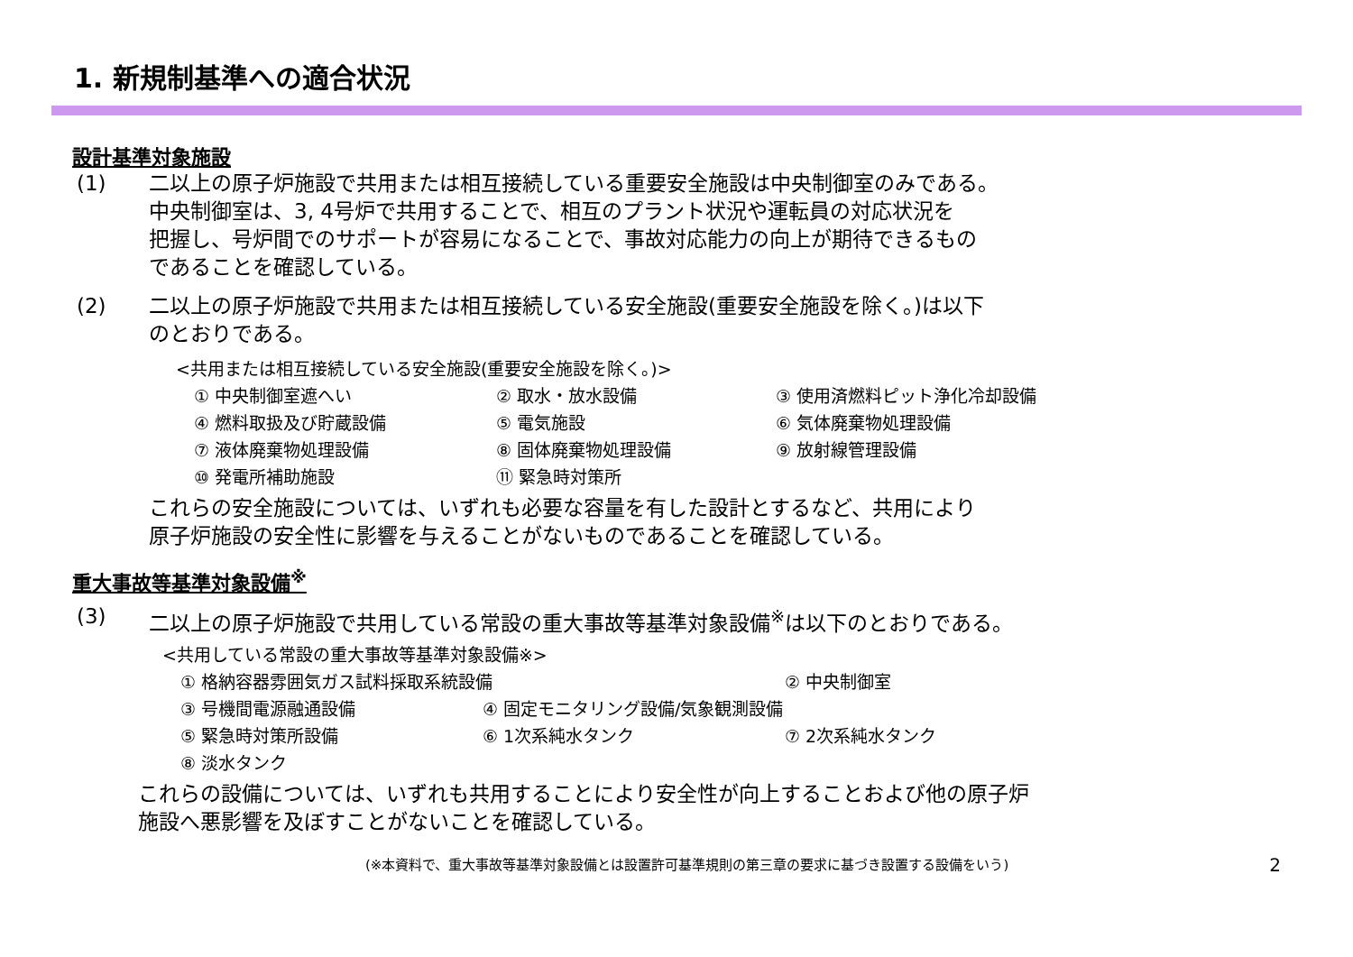1. 新規制基準への適合状況
設計基準対象施設
(1) 二以上の原子炉施設で共用または相互接続している重要安全施設は中央制御室のみである。
中央制御室は、3, 4号炉で共用することで、相互のプラント状況や運転員の対応状況を
把握し、号炉間でのサポートが容易になることで、事故対応能力の向上が期待できるもの
であることを確認している。
(2) 二以上の原子炉施設で共用または相互接続している安全施設(重要安全施設を除く。)は以下
のとおりである。
<共用または相互接続している安全施設(重要安全施設を除く。)>
① 中央制御室遮へい ② 取水・放水設備 ③ 使用済燃料ピット浄化冷却設備 ④ 燃料取扱及び貯蔵設備 ⑤ 電気施設 ⑥ 気体廃棄物処理設備 ⑦ 液体廃棄物処理設備 ⑧ 固体廃棄物処理設備 ⑨ 放射線管理設備 ⑩ 発電所補助施設 ⑪ 緊急時対策所
これらの安全施設については、いずれも必要な容量を有した設計とするなど、共用により
原子炉施設の安全性に影響を与えることがないものであることを確認している。
重大事故等基準対象設備<sup>※</sup>
(3) 二以上の原子炉施設で共用している常設の重大事故等基準対象設備<sup>※</sup>は以下のとおりである。
<共用している常設の重大事故等基準対象設備※>
① 格納容器雰囲気ガス試料採取系統設備 ② 中央制御室 ③ 号機間電源融通設備 ④ 固定モニタリング設備/気象観測設備 ⑤ 緊急時対策所設備 ⑥ 1次系純水タンク ⑦ 2次系純水タンク ⑧ 淡水タンク
これらの設備については、いずれも共用することにより安全性が向上することおよび他の原子炉
施設へ悪影響を及ぼすことがないことを確認している。
(※本資料で、重大事故等基準対象設備とは設置許可基準規則の第三章の要求に基づき設置する設備をいう) 2